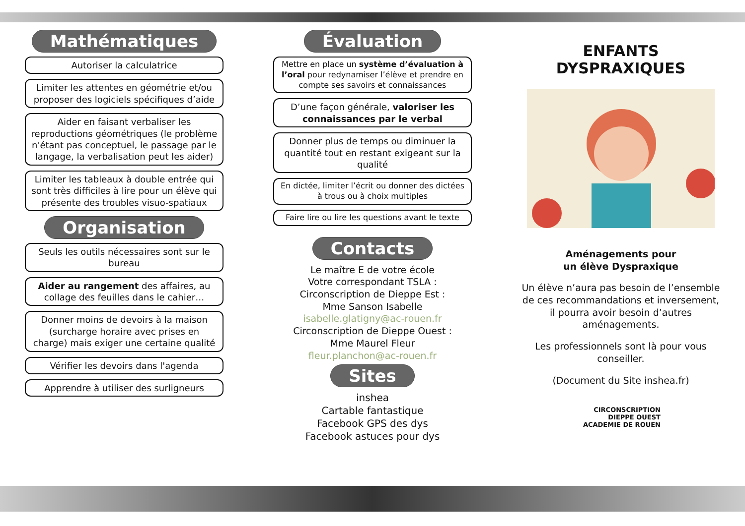Mathématiques
Autoriser la calculatrice
Limiter les attentes en géométrie et/ou proposer des logiciels spécifiques d’aide
Aider en faisant verbaliser les reproductions géométriques (le problème n'étant pas conceptuel, le passage par le langage, la verbalisation peut les aider)
Limiter les tableaux à double entrée qui sont très difficiles à lire pour un élève qui présente des troubles visuo-spatiaux
Organisation
Seuls les outils nécessaires sont sur le bureau
Aider au rangement des affaires, au collage des feuilles dans le cahier…
Donner moins de devoirs à la maison (surcharge horaire avec prises en charge) mais exiger une certaine qualité
Vérifier les devoirs dans l'agenda
Apprendre à utiliser des surligneurs
Évaluation
Mettre en place un système d’évaluation à l’oral pour redynamiser l’élève et prendre en compte ses savoirs et connaissances
D’une façon générale, valoriser les connaissances par le verbal
Donner plus de temps ou diminuer la quantité tout en restant exigeant sur la qualité
En dictée, limiter l’écrit ou donner des dictées à trous ou à choix multiples
Faire lire ou lire les questions avant le texte
Contacts
Le maître E de votre école
Votre correspondant TSLA :
Circonscription de Dieppe Est :
Mme Sanson Isabelle
isabelle.glatigny@ac-rouen.fr
Circonscription de Dieppe Ouest :
Mme Maurel Fleur
fleur.planchon@ac-rouen.fr
Sites
inshea
Cartable fantastique
Facebook GPS des dys
Facebook astuces pour dys
ENFANTS DYSPRAXIQUES
Aménagements pour
un élève Dyspraxique
Un élève n’aura pas besoin de l’ensemble de ces recommandations et inversement, il pourra avoir besoin d’autres aménagements.
Les professionnels sont là pour vous conseiller.
(Document du Site inshea.fr)
CIRCONSCRIPTION
DIEPPE OUEST
ACADEMIE DE ROUEN